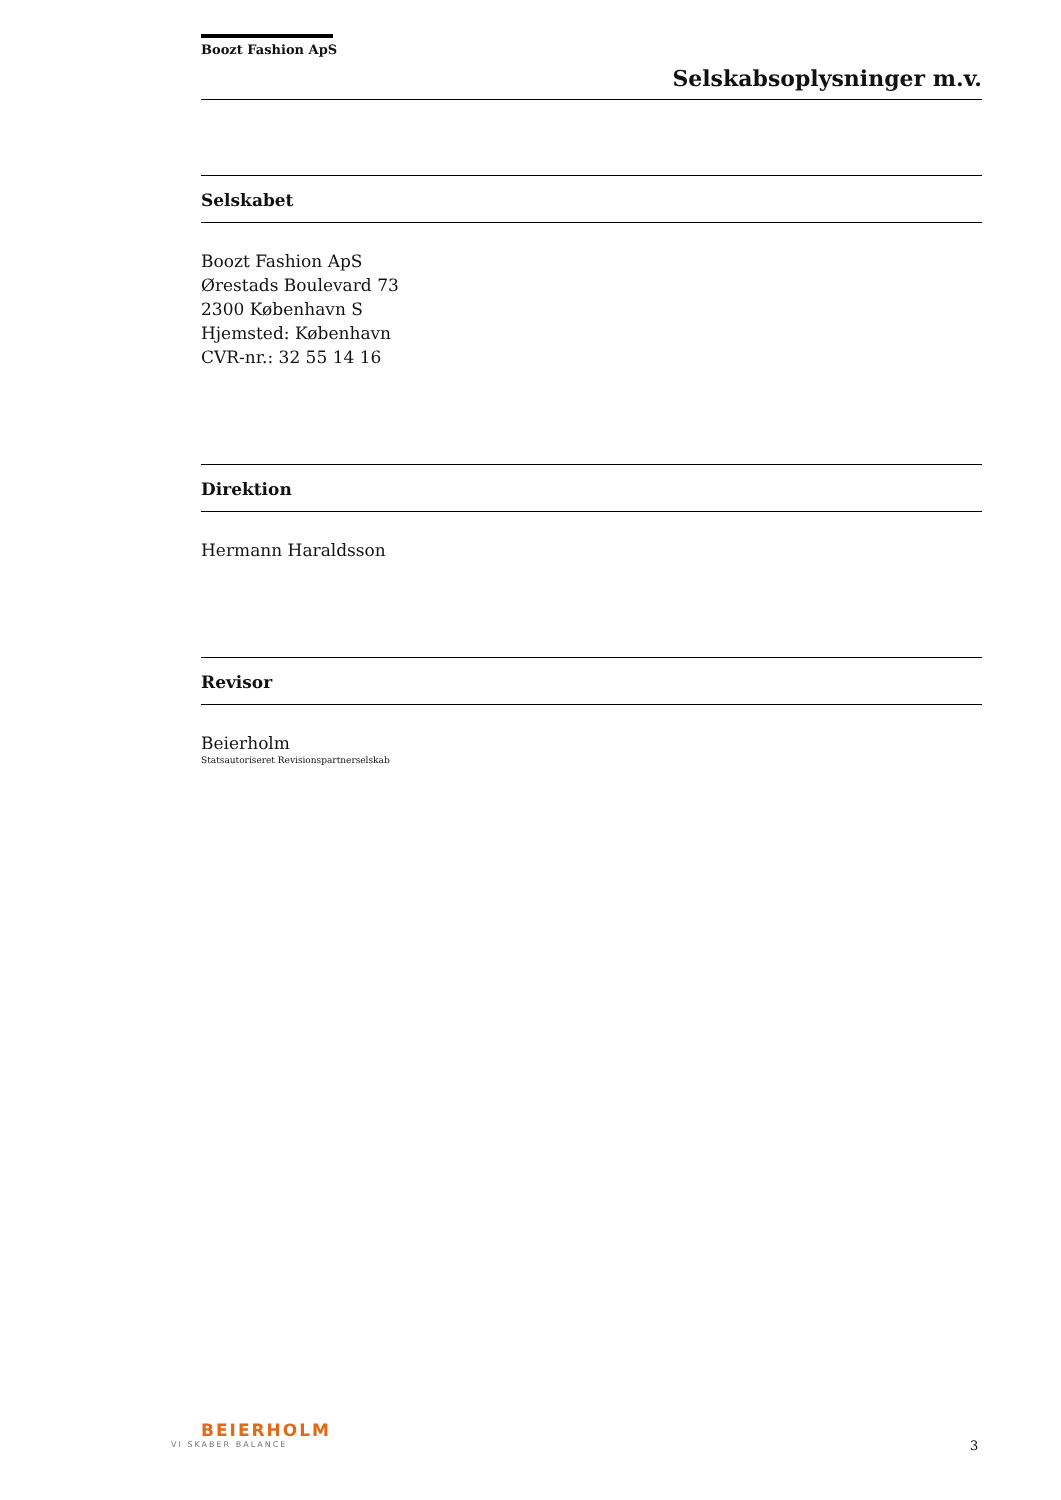Boozt Fashion ApS
Selskabsoplysninger m.v.
Selskabet
Boozt Fashion ApS
Ørestads Boulevard 73
2300 København S
Hjemsted: København
CVR-nr.: 32 55 14 16
Direktion
Hermann Haraldsson
Revisor
Beierholm
Statsautoriseret Revisionspartnerselskab
BEIERHOLM
VI SKABER BALANCE
3